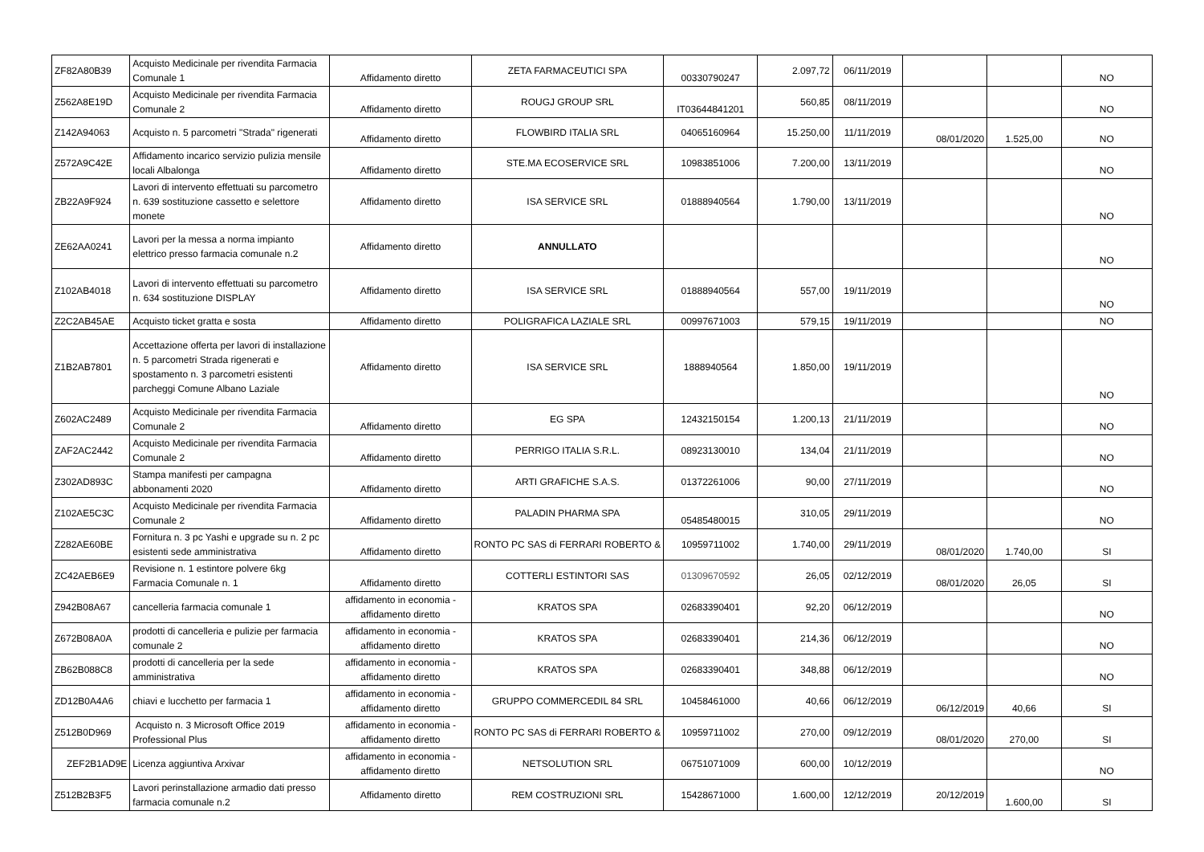| ZF82A80B39 | Acquisto Medicinale per rivendita Farmacia Comunale 1 | Affidamento diretto | ZETA FARMACEUTICI SPA | 00330790247 | 2.097,72 | 06/11/2019 | | | NO |
| Z562A8E19D | Acquisto Medicinale per rivendita Farmacia Comunale 2 | Affidamento diretto | ROUGJ GROUP SRL | IT03644841201 | 560,85 | 08/11/2019 | | | NO |
| Z142A94063 | Acquisto n. 5 parcometri "Strada" rigenerati | Affidamento diretto | FLOWBIRD ITALIA SRL | 04065160964 | 15.250,00 | 11/11/2019 | 08/01/2020 | 1.525,00 | NO |
| Z572A9C42E | Affidamento incarico servizio pulizia mensile locali Albalonga | Affidamento diretto | STE.MA ECOSERVICE SRL | 10983851006 | 7.200,00 | 13/11/2019 | | | NO |
| ZB22A9F924 | Lavori di intervento effettuati su parcometro n. 639 sostituzione cassetto e selettore monete | Affidamento diretto | ISA SERVICE SRL | 01888940564 | 1.790,00 | 13/11/2019 | | | NO |
| ZE62AA0241 | Lavori per la messa a norma impianto elettrico presso farmacia comunale n.2 | Affidamento diretto | ANNULLATO | | | | | | NO |
| Z102AB4018 | Lavori di intervento effettuati su parcometro n. 634 sostituzione DISPLAY | Affidamento diretto | ISA SERVICE SRL | 01888940564 | 557,00 | 19/11/2019 | | | NO |
| Z2C2AB45AE | Acquisto ticket gratta e sosta | Affidamento diretto | POLIGRAFICA LAZIALE SRL | 00997671003 | 579,15 | 19/11/2019 | | | NO |
| Z1B2AB7801 | Accettazione offerta per lavori di installazione n. 5 parcometri Strada rigenerati e spostamento n. 3 parcometri esistenti parcheggi Comune Albano Laziale | Affidamento diretto | ISA SERVICE SRL | 1888940564 | 1.850,00 | 19/11/2019 | | | NO |
| Z602AC2489 | Acquisto Medicinale per rivendita Farmacia Comunale 2 | Affidamento diretto | EG SPA | 12432150154 | 1.200,13 | 21/11/2019 | | | NO |
| ZAF2AC2442 | Acquisto Medicinale per rivendita Farmacia Comunale 2 | Affidamento diretto | PERRIGO ITALIA S.R.L. | 08923130010 | 134,04 | 21/11/2019 | | | NO |
| Z302AD893C | Stampa manifesti per campagna abbonamenti 2020 | Affidamento diretto | ARTI GRAFICHE S.A.S. | 01372261006 | 90,00 | 27/11/2019 | | | NO |
| Z102AE5C3C | Acquisto Medicinale per rivendita Farmacia Comunale 2 | Affidamento diretto | PALADIN PHARMA SPA | 05485480015 | 310,05 | 29/11/2019 | | | NO |
| Z282AE60BE | Fornitura n. 3 pc Yashi e upgrade su n. 2 pc esistenti sede amministrativa | Affidamento diretto | RONTO PC SAS di FERRARI ROBERTO & | 10959711002 | 1.740,00 | 29/11/2019 | 08/01/2020 | 1.740,00 | SI |
| ZC42AEB6E9 | Revisione n. 1 estintore polvere 6kg Farmacia Comunale n. 1 | Affidamento diretto | COTTERLI ESTINTORI SAS | 01309670592 | 26,05 | 02/12/2019 | 08/01/2020 | 26,05 | SI |
| Z942B08A67 | cancelleria farmacia comunale 1 | affidamento in economia - affidamento diretto | KRATOS SPA | 02683390401 | 92,20 | 06/12/2019 | | | NO |
| Z672B08A0A | prodotti di cancelleria e pulizie per farmacia comunale 2 | affidamento in economia - affidamento diretto | KRATOS SPA | 02683390401 | 214,36 | 06/12/2019 | | | NO |
| ZB62B088C8 | prodotti di cancelleria per la sede amministrativa | affidamento in economia - affidamento diretto | KRATOS SPA | 02683390401 | 348,88 | 06/12/2019 | | | NO |
| ZD12B0A4A6 | chiavi e lucchetto per farmacia 1 | affidamento in economia - affidamento diretto | GRUPPO COMMERCEDIL 84 SRL | 10458461000 | 40,66 | 06/12/2019 | 06/12/2019 | 40,66 | SI |
| Z512B0D969 | Acquisto n. 3 Microsoft Office 2019 Professional Plus | affidamento in economia - affidamento diretto | RONTO PC SAS di FERRARI ROBERTO & | 10959711002 | 270,00 | 09/12/2019 | 08/01/2020 | 270,00 | SI |
| ZEF2B1AD9E | Licenza aggiuntiva Arxivar | affidamento in economia - affidamento diretto | NETSOLUTION SRL | 06751071009 | 600,00 | 10/12/2019 | | | NO |
| Z512B2B3F5 | Lavori perinstallazione armadio dati presso farmacia comunale n.2 | Affidamento diretto | REM COSTRUZIONI SRL | 15428671000 | 1.600,00 | 12/12/2019 | 20/12/2019 | 1.600,00 | SI |